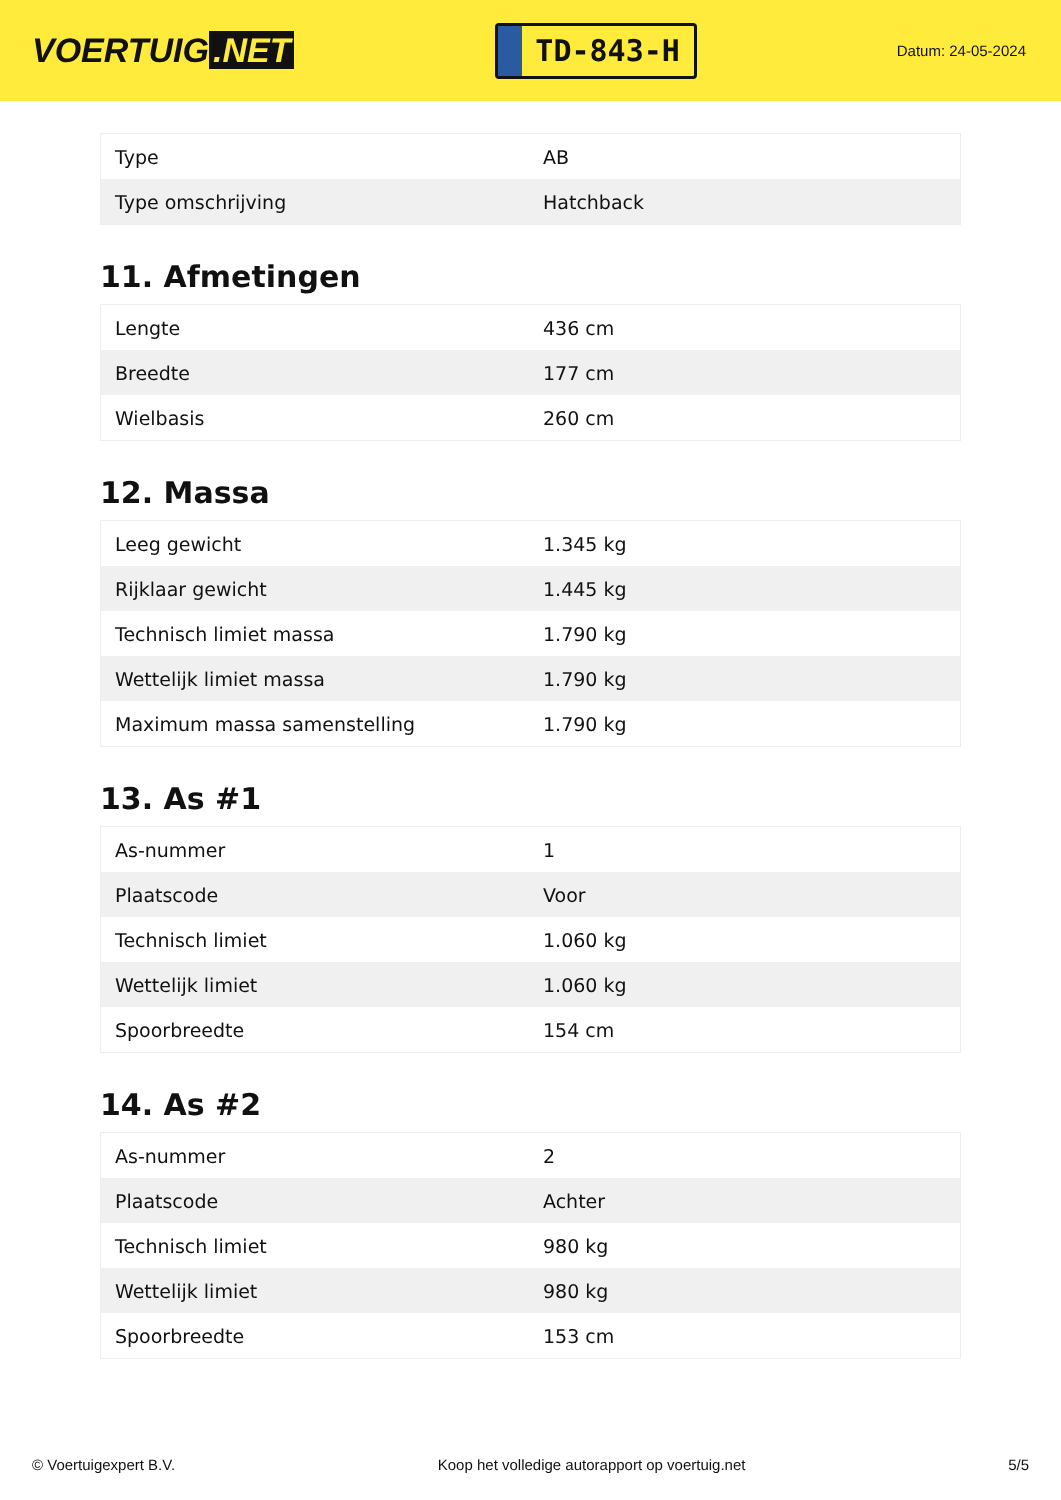VOERTUIG.NET
TD-843-H
Datum: 24-05-2024
| Type | AB |
| Type omschrijving | Hatchback |
11. Afmetingen
| Lengte | 436 cm |
| Breedte | 177 cm |
| Wielbasis | 260 cm |
12. Massa
| Leeg gewicht | 1.345 kg |
| Rijklaar gewicht | 1.445 kg |
| Technisch limiet massa | 1.790 kg |
| Wettelijk limiet massa | 1.790 kg |
| Maximum massa samenstelling | 1.790 kg |
13. As #1
| As-nummer | 1 |
| Plaatscode | Voor |
| Technisch limiet | 1.060 kg |
| Wettelijk limiet | 1.060 kg |
| Spoorbreedte | 154 cm |
14. As #2
| As-nummer | 2 |
| Plaatscode | Achter |
| Technisch limiet | 980 kg |
| Wettelijk limiet | 980 kg |
| Spoorbreedte | 153 cm |
© Voertuigexpert B.V. Koop het volledige autorapport op voertuig.net 5/5